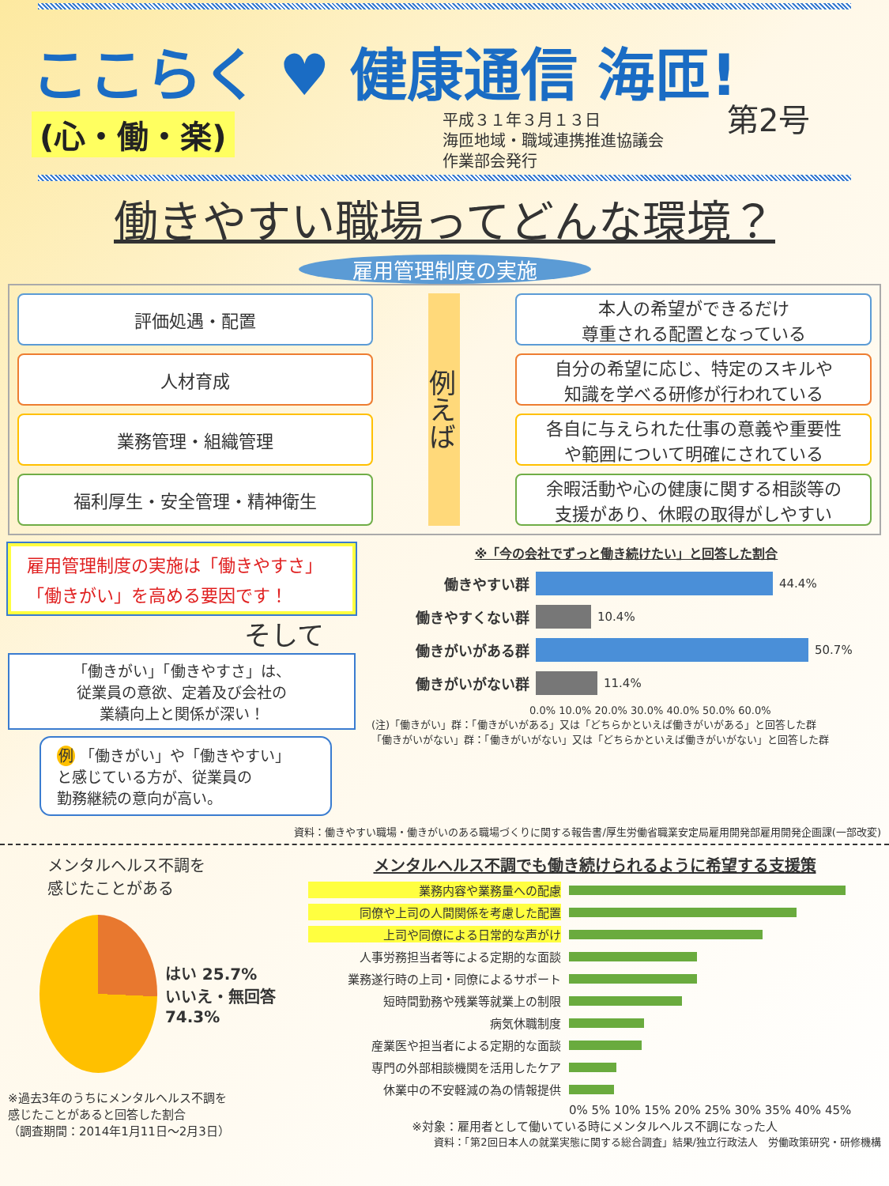ここらく ♥ 健康通信 海匝!
(心・働・楽)
平成３１年３月１３日
海匝地域・職域連携推進協議会
作業部会発行
第2号
働きやすい職場ってどんな環境？
雇用管理制度の実施
評価処遇・配置
例えば
本人の希望ができるだけ
尊重される配置となっている
人材育成
自分の希望に応じ、特定のスキルや
知識を学べる研修が行われている
業務管理・組織管理
各自に与えられた仕事の意義や重要性
や範囲について明確にされている
福利厚生・安全管理・精神衛生
余暇活動や心の健康に関する相談等の
支援があり、休暇の取得がしやすい
雇用管理制度の実施は「働きやすさ」
「働きがい」を高める要因です！
そして
「働きがい」「働きやすさ」は、
従業員の意欲、定着及び会社の
業績向上と関係が深い！
例 「働きがい」や「働きやすい」
と感じている方が、従業員の
勤務継続の意向が高い。
※「今の会社でずっと働き続けたい」と回答した割合
働きやすい群 44.4%
働きやすくない群 10.4%
働きがいがある群 50.7%
働きがいがない群 11.4%
0.0% 10.0% 20.0% 30.0% 40.0% 50.0% 60.0%
(注)「働きがい」群：「働きがいがある」又は「どちらかといえば働きがいがある」と回答した群
「働きがいがない」群：「働きがいがない」又は「どちらかといえば働きがいがない」と回答した群
資料：働きやすい職場・働きがいのある職場づくりに関する報告書/厚生労働省職業安定局雇用開発部雇用開発企画課(一部改変)
メンタルヘルス不調を
感じたことがある
はい 25.7%
いいえ・無回答 74.3%
※過去3年のうちにメンタルヘルス不調を
感じたことがあると回答した割合
（調査期間：2014年1月11日〜2月3日）
メンタルヘルス不調でも働き続けられるように希望する支援策
業務内容や業務量への配慮
同僚や上司の人間関係を考慮した配置
上司や同僚による日常的な声がけ
人事労務担当者等による定期的な面談
業務遂行時の上司・同僚によるサポート
短時間勤務や残業等就業上の制限
病気休職制度
産業医や担当者による定期的な面談
専門の外部相談機関を活用したケア
休業中の不安軽減の為の情報提供
0% 5% 10% 15% 20% 25% 30% 35% 40% 45%
※対象：雇用者として働いている時にメンタルヘルス不調になった人
資料：「第2回日本人の就業実態に関する総合調査」結果/独立行政法人　労働政策研究・研修機構